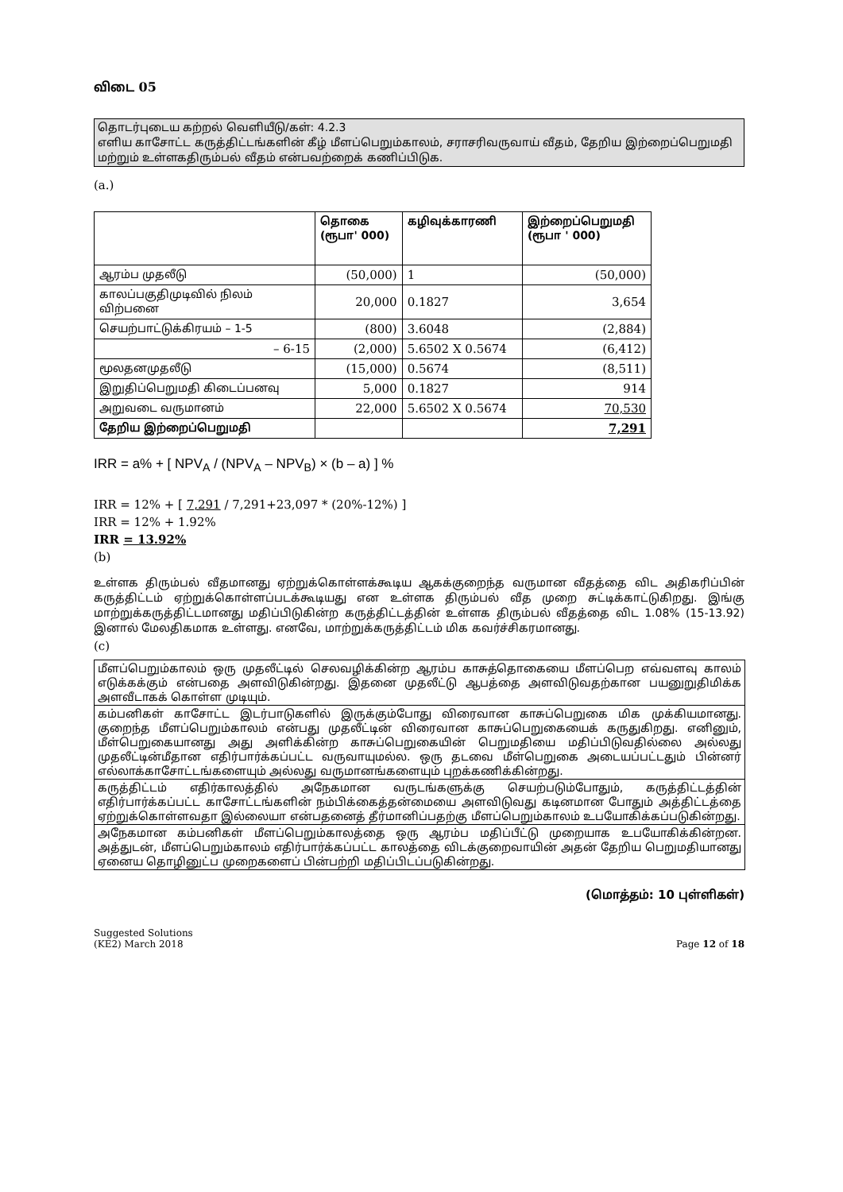விடை 05
தொடர்புடைய கற்றல் வெளியீடு/கள்: 4.2.3
எளிய காசோட்ட கருத்திட்டங்களின் கீழ் மீளப்பெறும்காலம், சராசரிவருவாய் வீதம், தேறிய இற்றைப்பெறுமதி மற்றும் உள்ளகதிரும்பல் வீதம் என்பவற்றைக் கணிப்பிடுக.
(a.)
| | தொகை (ரூபா' 000) | கழிவுக்காரணி | இற்றைப்பெறுமதி (ரூபா ' 000) |
| --- | --- | --- | --- |
| ஆரம்ப முதலீடு | (50,000) | 1 | (50,000) |
| காலப்பகுதிமுடிவில் நிலம் விற்பனை | 20,000 | 0.1827 | 3,654 |
| செயற்பாட்டுக்கிரயம் – 1-5 | (800) | 3.6048 | (2,884) |
| – 6-15 | (2,000) | 5.6502 X 0.5674 | (6,412) |
| மூலதனமுதலீடு | (15,000) | 0.5674 | (8,511) |
| இறுதிப்பெறுமதி கிடைப்பனவு | 5,000 | 0.1827 | 914 |
| அறுவடை வருமானம் | 22,000 | 5.6502 X 0.5674 | 70,530 |
| தேறிய இற்றைப்பெறுமதி | | | 7,291 |
IRR = a% + [ NPV<sub>A</sub> / (NPV<sub>A</sub> – NPV<sub>B</sub>) × (b – a) ] %
IRR = 12% + [ 7,291 / 7,291+23,097 * (20%-12%) ]
IRR = 12% + 1.92%
IRR = 13.92%
(b)
உள்ளக திரும்பல் வீதமானது ஏற்றுக்கொள்ளக்கூடிய ஆகக்குறைந்த வருமான வீதத்தை விட அதிகரிப்பின் கருத்திட்டம் ஏற்றுக்கொள்ளப்படக்கூடியது என உள்ளக திரும்பல் வீத முறை சுட்டிக்காட்டுகிறது. இங்கு மாற்றுக்கருத்திட்டமானது மதிப்பிடுகின்ற கருத்திட்டத்தின் உள்ளக திரும்பல் வீதத்தை விட 1.08% (15-13.92) இனால் மேலதிகமாக உள்ளது. எனவே, மாற்றுக்கருத்திட்டம் மிக கவர்ச்சிகரமானது.
(c)
| மீளப்பெறும்காலம் ஒரு முதலீட்டில் செலவழிக்கின்ற ஆரம்ப காசுத்தொகையை மீளப்பெற எவ்வளவு காலம் எடுக்கக்கும் என்பதை அளவிடுகின்றது. இதனை முதலீட்டு ஆபத்தை அளவிடுவதற்கான பயனுறுதிமிக்க அளவீடாகக் கொள்ள முடியும். |
| கம்பனிகள் காசோட்ட இடர்பாடுகளில் இருக்கும்போது விரைவான காசுப்பெறுகை மிக முக்கியமானது. குறைந்த மீளப்பெறும்காலம் என்பது முதலீட்டின் விரைவான காசுப்பெறுகையைக் கருதுகிறது. எனினும், மீள்பெறுகையானது அது அளிக்கின்ற காசுப்பெறுகையின் பெறுமதியை மதிப்பிடுவதில்லை அல்லது முதலீட்டின்மீதான எதிர்பார்க்கப்பட்ட வருவாயுமல்ல. ஒரு தடவை மீள்பெறுகை அடையப்பட்டதும் பின்னர் எல்லாக்காசோட்டங்களையும் அல்லது வருமானங்களையும் புறக்கணிக்கின்றது. |
| கருத்திட்டம் எதிர்காலத்தில் அநேகமான வருடங்களுக்கு செயற்படும்போதும், கருத்திட்டத்தின் எதிர்பார்க்கப்பட்ட காசோட்டங்களின் நம்பிக்கைத்தன்மையை அளவிடுவது கடினமான போதும் அத்திட்டத்தை ஏற்றுக்கொள்ளவதா இல்லையா என்பதனைத் தீர்மானிப்பதற்கு மீளப்பெறும்காலம் உபயோகிக்கப்படுகின்றது. |
| அநேகமான கம்பனிகள் மீளப்பெறும்காலத்தை ஒரு ஆரம்ப மதிப்பீட்டு முறையாக உபயோகிக்கின்றன. அத்துடன், மீளப்பெறும்காலம் எதிர்பார்க்கப்பட்ட காலத்தை விடக்குறைவாயின் அதன் தேறிய பெறுமதியானது ஏனைய தொழினுட்ப முறைகளைப் பின்பற்றி மதிப்பிடப்படுகின்றது. |
(மொத்தம்: 10 புள்ளிகள்)
Suggested Solutions
(KE2) March 2018
Page 12 of 18